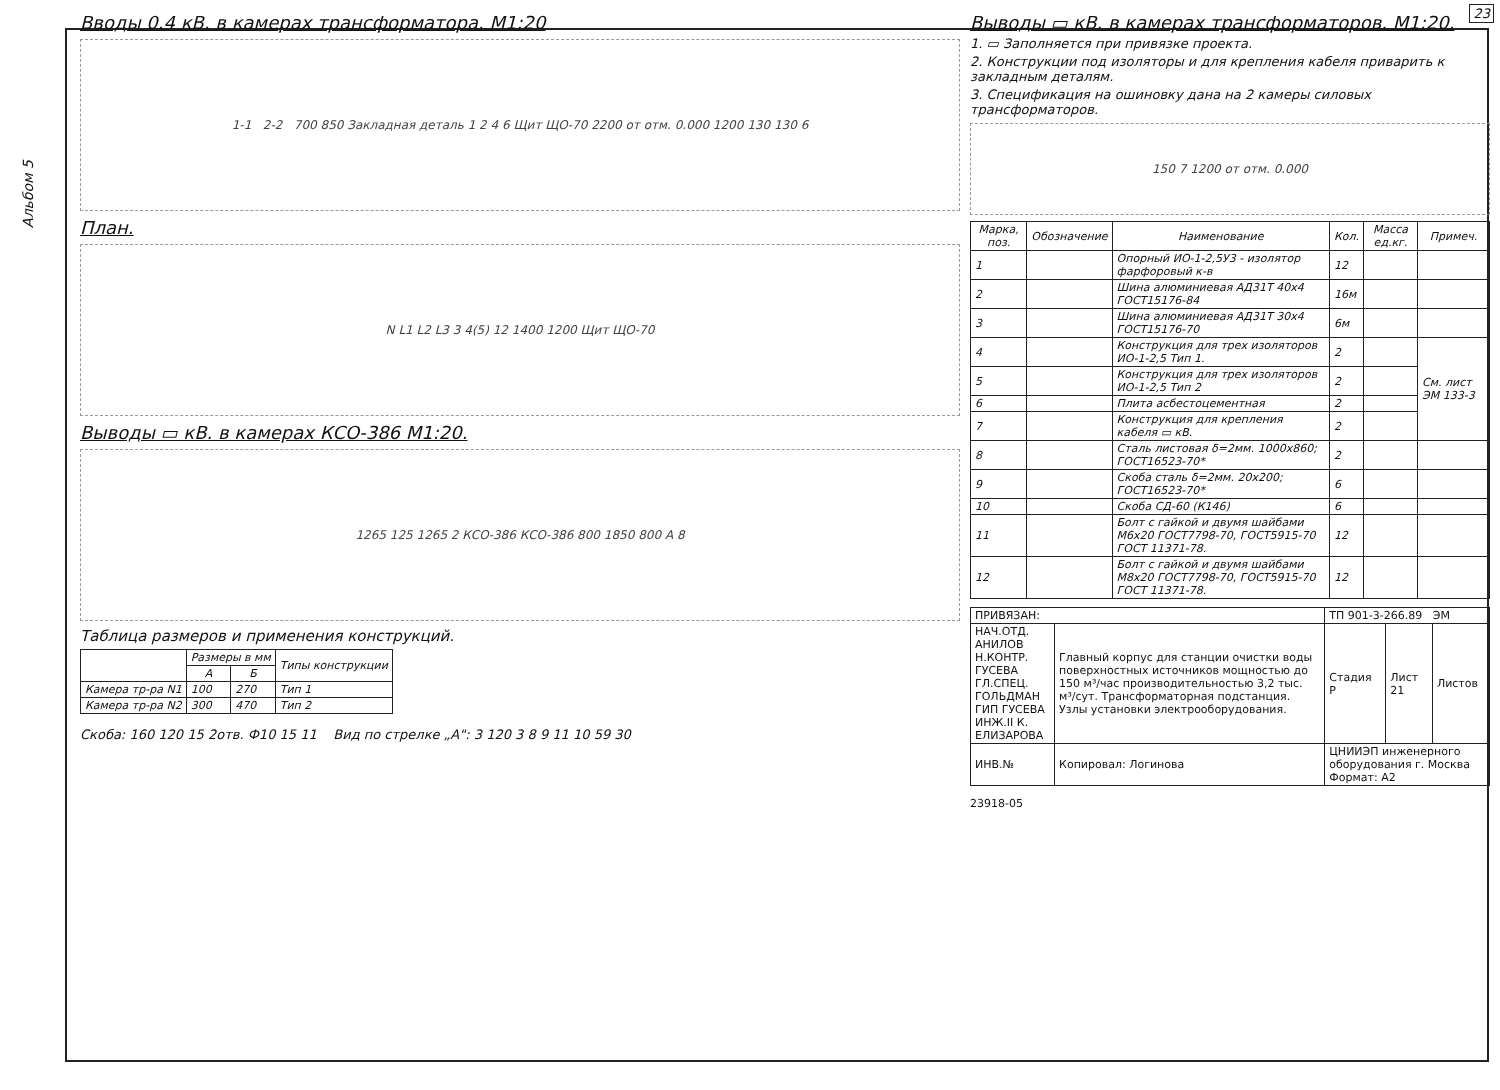23
Альбом 5
Вводы 0.4 кВ. в камерах трансформатора. М1:20
1-1 2-2 700 850 Закладная деталь 1 2 4 6 Щит ЩО-70 2200 от отм. 0.000 1200 130 130 6
План.
N L1 L2 L3 3 4(5) 12 1400 1200 Щит ЩО-70
Выводы ▭ кВ. в камерах КСО-386 М1:20.
1265 125 1265 2 КСО-386 КСО-386 800 1850 800 А 8
Таблица размеров и применения конструкций.
| | Размеры в мм | | Типы конструкции |
| --- | --- | --- | --- |
| | А | Б | |
| Камера тр-ра N1 | 100 | 270 | Тип 1 |
| Камера тр-ра N2 | 300 | 470 | Тип 2 |
Скоба: 160 120 15 2отв. Ф10 15 11 Вид по стрелке „А": 3 120 3 8 9 11 10 59 30
Выводы ▭ кВ. в камерах трансформаторов. М1:20.
1. ▭ Заполняется при привязке проекта.
2. Конструкции под изоляторы и для крепления кабеля приварить к закладным деталям.
3. Спецификация на ошиновку дана на 2 камеры силовых трансформаторов.
150 7 1200 от отм. 0.000
| Марка, поз. | Обозначение | Наименование | Кол. | Масса ед.кг. | Примеч. |
| --- | --- | --- | --- | --- | --- |
| 1 | | Опорный ИО-1-2,5У3 - изолятор фарфоровый к-в | 12 | | |
| 2 | | Шина алюминиевая АД31Т 40х4 ГОСТ15176-84 | 16м | | |
| 3 | | Шина алюминиевая АД31Т 30х4 ГОСТ15176-70 | 6м | | |
| 4 | | Конструкция для трех изоляторов ИО-1-2,5 Тип 1. | 2 | | См. лист ЭМ 133-3 |
| 5 | | Конструкция для трех изоляторов ИО-1-2,5 Тип 2 | 2 | | |
| 6 | | Плита асбестоцементная | 2 | | |
| 7 | | Конструкция для крепления кабеля ▭ кВ. | 2 | | |
| 8 | | Сталь листовая δ=2мм. 1000х860; ГОСТ16523-70* | 2 | | |
| 9 | | Скоба сталь δ=2мм. 20х200; ГОСТ16523-70* | 6 | | |
| 10 | | Скоба СД-60 (К146) | 6 | | |
| 11 | | Болт с гайкой и двумя шайбами М6х20 ГОСТ7798-70, ГОСТ5915-70 ГОСТ 11371-78. | 12 | | |
| 12 | | Болт с гайкой и двумя шайбами М8х20 ГОСТ7798-70, ГОСТ5915-70 ГОСТ 11371-78. | 12 | | |
| ПРИВЯЗАН: | | ТП 901-3-266.89 ЭМ | | |
| НАЧ.ОТД. АНИЛОВ Н.КОНТР. ГУСЕВА ГЛ.СПЕЦ. ГОЛЬДМАН ГИП ГУСЕВА ИНЖ.II К. ЕЛИЗАРОВА | Главный корпус для станции очистки воды поверхностных источников мощностью до 150 м³/час производительностью 3,2 тыс. м³/сут. Трансформаторная подстанция. Узлы установки электрооборудования. | Стадия Р | Лист 21 | Листов |
| ИНВ.№ | Копировал: Логинова | ЦНИИЭП инженерного оборудования г. Москва Формат: А2 | | |
23918-05